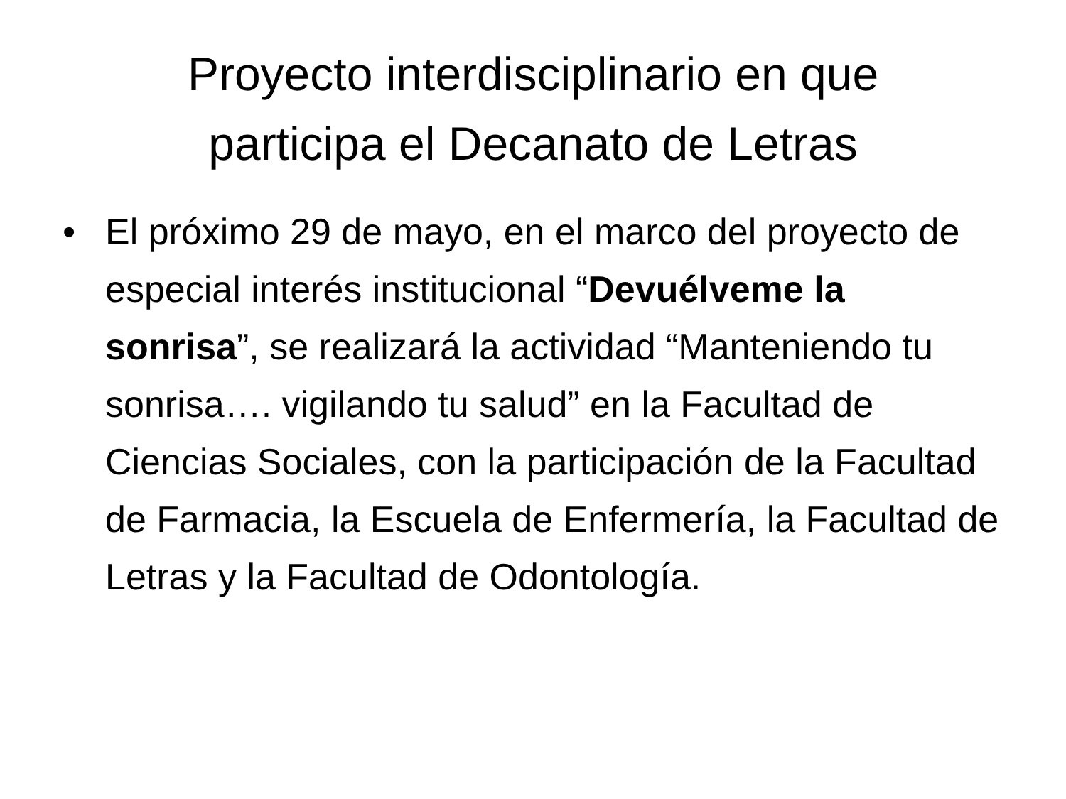Proyecto interdisciplinario en que
participa el Decanato de Letras
• El próximo 29 de mayo, en el marco del proyecto de especial interés institucional “Devuélveme la sonrisa”, se realizará la actividad “Manteniendo tu sonrisa…. vigilando tu salud” en la Facultad de Ciencias Sociales, con la participación de la Facultad de Farmacia, la Escuela de Enfermería, la Facultad de Letras y la Facultad de Odontología.